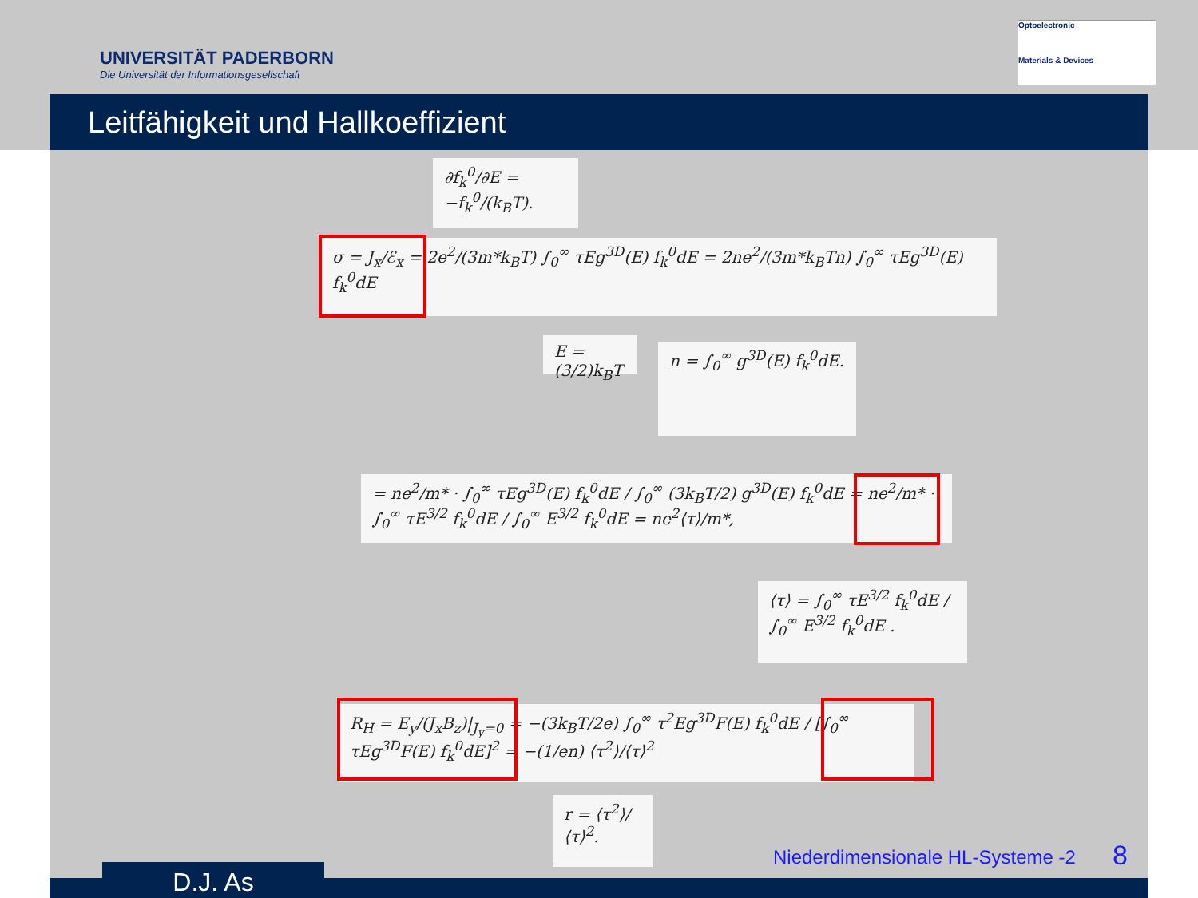UNIVERSITÄT PADERBORN
Die Universität der Informationsgesellschaft
Optoelectronic
Materials & Devices
Leitfähigkeit und Hallkoeffizient
∂f<sub>k</sub><sup>0</sup>/∂E = −f<sub>k</sub><sup>0</sup>/(k<sub>B</sub>T).
σ = J<sub>x</sub>/ℰ<sub>x</sub> = 2e<sup>2</sup>/(3m*k<sub>B</sub>T) ∫<sub>0</sub><sup>∞</sup> τEg<sup>3D</sup>(E) f<sub>k</sub><sup>0</sup>dE = 2ne<sup>2</sup>/(3m*k<sub>B</sub>Tn) ∫<sub>0</sub><sup>∞</sup> τEg<sup>3D</sup>(E) f<sub>k</sub><sup>0</sup>dE
E = (3/2)k<sub>B</sub>T
n = ∫<sub>0</sub><sup>∞</sup> g<sup>3D</sup>(E) f<sub>k</sub><sup>0</sup>dE.
= ne<sup>2</sup>/m* · ∫<sub>0</sub><sup>∞</sup> τEg<sup>3D</sup>(E) f<sub>k</sub><sup>0</sup>dE / ∫<sub>0</sub><sup>∞</sup> (3k<sub>B</sub>T/2) g<sup>3D</sup>(E) f<sub>k</sub><sup>0</sup>dE = ne<sup>2</sup>/m* · ∫<sub>0</sub><sup>∞</sup> τE<sup>3/2</sup> f<sub>k</sub><sup>0</sup>dE / ∫<sub>0</sub><sup>∞</sup> E<sup>3/2</sup> f<sub>k</sub><sup>0</sup>dE = ne<sup>2</sup>⟨τ⟩/m*,
⟨τ⟩ = ∫<sub>0</sub><sup>∞</sup> τE<sup>3/2</sup> f<sub>k</sub><sup>0</sup>dE / ∫<sub>0</sub><sup>∞</sup> E<sup>3/2</sup> f<sub>k</sub><sup>0</sup>dE .
R<sub>H</sub> = E<sub>y</sub>/(J<sub>x</sub>B<sub>z</sub>)|<sub>J<sub>y</sub>=0</sub> = −(3k<sub>B</sub>T/2e) ∫<sub>0</sub><sup>∞</sup> τ<sup>2</sup>Eg<sup>3D</sup>F(E) f<sub>k</sub><sup>0</sup>dE / [∫<sub>0</sub><sup>∞</sup> τEg<sup>3D</sup>F(E) f<sub>k</sub><sup>0</sup>dE]<sup>2</sup> = −(1/en) ⟨τ<sup>2</sup>⟩/⟨τ⟩<sup>2</sup>
r = ⟨τ<sup>2</sup>⟩/⟨τ⟩<sup>2</sup>.
Niederdimensionale HL-Systeme -2
8
D.J. As